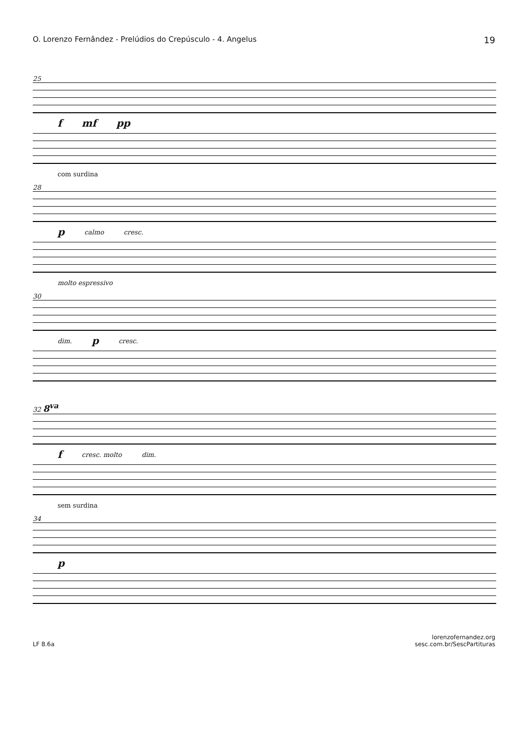O. Lorenzo Fernândez - Prelúdios do Crepúsculo - 4. Angelus 19
25
fmf pp
com surdina
28
pcalmo cresc.
molto espressivo
30
dim. pcresc.
32 8<sup>va</sup>
fcresc. molto dim.
sem surdina
34
p
LF 8.6a lorenzofernandez.org
sesc.com.br/SescPartituras